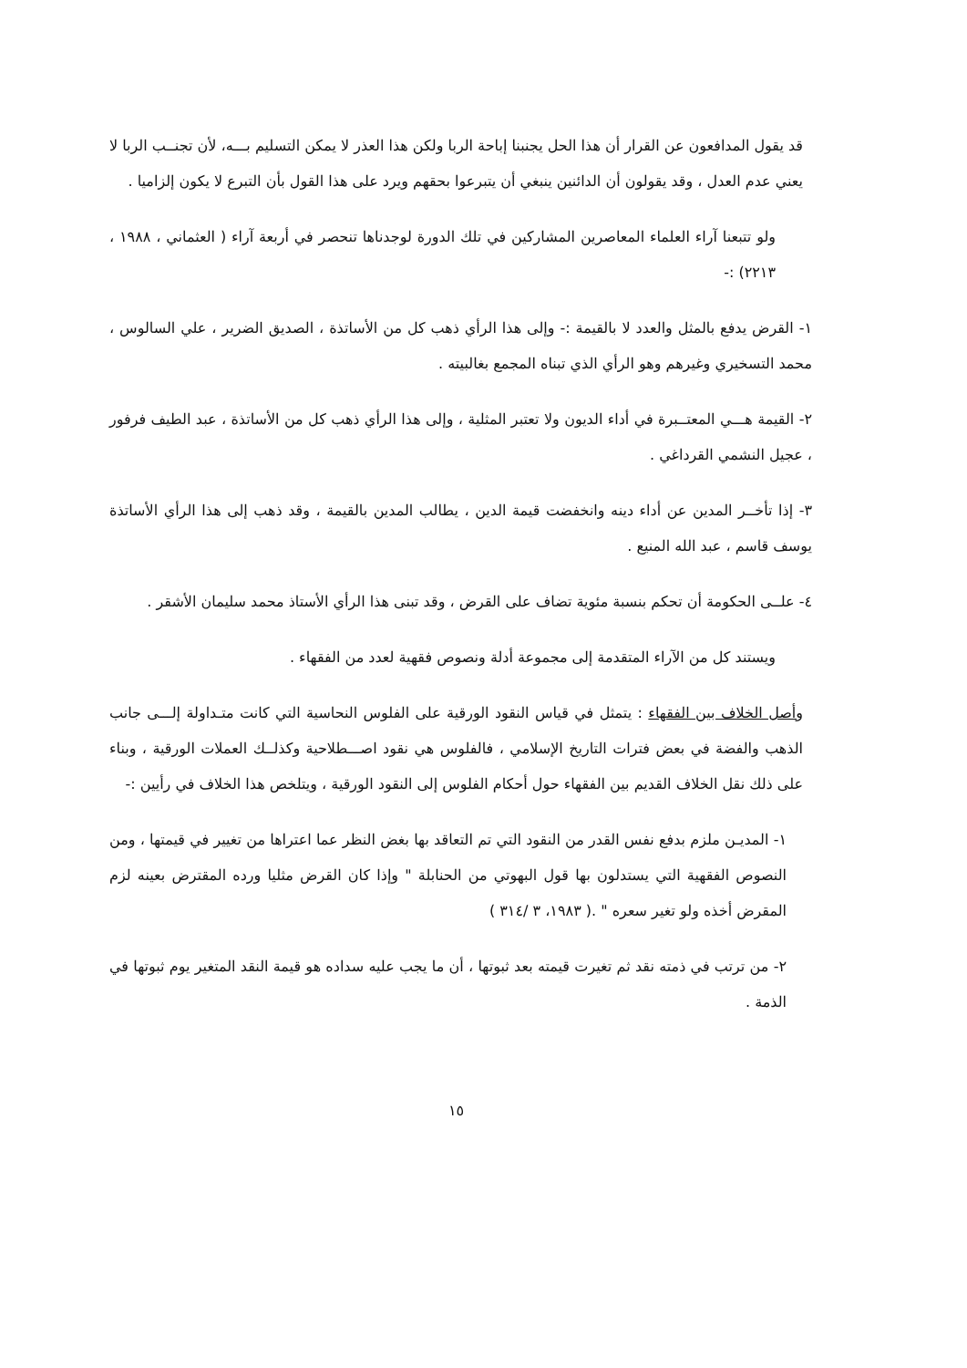قد يقول المدافعون عن القرار أن هذا الحل يجنبنا إباحة الربا ولكن هذا العذر لا يمكن التسليم بـــه، لأن تجنــب الربا لا يعني عدم العدل ، وقد يقولون أن الدائنين ينبغي أن يتبرعوا بحقهم ويرد على هذا القول بأن التبرع لا يكون إلزاميا .
ولو تتبعنا آراء العلماء المعاصرين المشاركين في تلك الدورة لوجدناها تنحصر في أربعة آراء ( العثماني ، ١٩٨٨ ، ٢٢١٣) :-
١- القرض يدفع بالمثل والعدد لا بالقيمة :- وإلى هذا الرأي ذهب كل من الأساتذة ، الصديق الضرير ، علي السالوس ، محمد التسخيري وغيرهم وهو الرأي الذي تبناه المجمع بغالبيته .
٢- القيمة هـــي المعتــبرة في أداء الديون ولا تعتبر المثلية ، وإلى هذا الرأي ذهب كل من الأساتذة ، عبد الطيف فرفور ، عجيل النشمي القرداغي .
٣- إذا تأخــر المدين عن أداء دينه وانخفضت قيمة الدين ، يطالب المدين بالقيمة ، وقد ذهب إلى هذا الرأي الأساتذة يوسف قاسم ، عبد الله المنيع .
٤- علــى الحكومة أن تحكم بنسبة مئوية تضاف على القرض ، وقد تبنى هذا الرأي الأستاذ محمد سليمان الأشقر .
ويستند كل من الآراء المتقدمة إلى مجموعة أدلة ونصوص فقهية لعدد من الفقهاء .
وأصل الخلاف بين الفقهاء : يتمثل في قياس النقود الورقية على الفلوس النحاسية التي كانت متـداولة إلـــى جانب الذهب والفضة في بعض فترات التاريخ الإسلامي ، فالفلوس هي نقود اصـــطلاحية وكذلــك العملات الورقية ، وبناء على ذلك نقل الخلاف القديم بين الفقهاء حول أحكام الفلوس إلى النقود الورقية ، ويتلخص هذا الخلاف في رأيين :-
١- المديـن ملزم بدفع نفس القدر من النقود التي تم التعاقد بها بغض النظر عما اعتراها من تغيير في قيمتها ، ومن النصوص الفقهية التي يستدلون بها قول البهوتي من الحنابلة " وإذا كان القرض مثليا ورده المقترض بعينه لزم المقرض أخذه ولو تغير سعره " .( ١٩٨٣، ٣ /٣١٤ )
٢- من ترتب في ذمته نقد ثم تغيرت قيمته بعد ثبوتها ، أن ما يجب عليه سداده هو قيمة النقد المتغير يوم ثبوتها في الذمة .
١٥